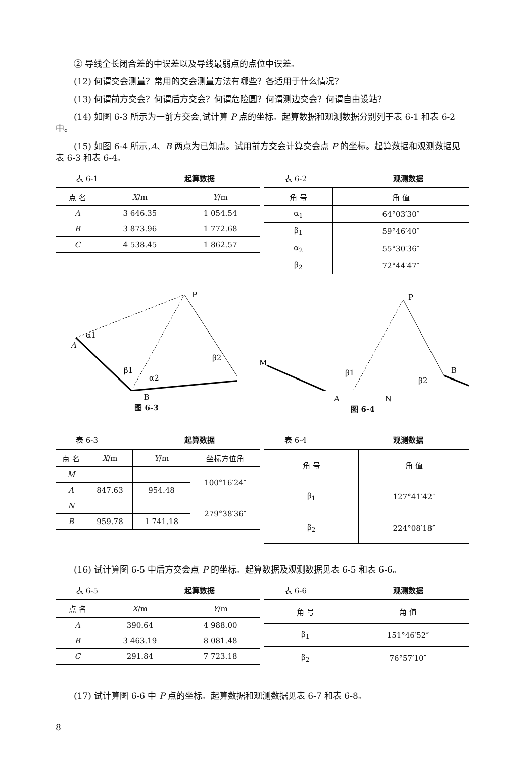② 导线全长闭合差的中误差以及导线最弱点的点位中误差。
(12) 何谓交会测量？常用的交会测量方法有哪些？各适用于什么情况？
(13) 何谓前方交会？何谓后方交会？何谓危险圆？何谓测边交会？何谓自由设站？
(14) 如图 6-3 所示为一前方交会,试计算 P 点的坐标。起算数据和观测数据分别列于表 6-1 和表 6-2 中。
(15) 如图 6-4 所示,A、B 两点为已知点。试用前方交会计算交会点 P 的坐标。起算数据和观测数据见表 6-3 和表 6-4。
表 6-1 起算数据
| 点 名 | X /m | Y /m |
| --- | --- | --- |
| A | 3 646.35 | 1 054.54 |
| B | 3 873.96 | 1 772.68 |
| C | 4 538.45 | 1 862.57 |
表 6-2 观测数据
| 角 号 | 角 值 |
| --- | --- |
| α<sub>1</sub> | 64°03′30″ |
| β<sub>1</sub> | 59°46′40″ |
| α<sub>2</sub> | 55°30′36″ |
| β<sub>2</sub> | 72°44′47″ |
P
A
α1
β1
α2
β2
B
图 6-3
M
P
β1
β2
B
A　　　　　　N
图 6-4
表 6-3 起算数据
| 点 名 | X /m | Y /m | 坐标方位角 |
| --- | --- | --- | --- |
| M | | | 100°16′24″ |
| A | 847.63 | 954.48 | |
| N | | | 279°38′36″ |
| B | 959.78 | 1 741.18 | |
表 6-4 观测数据
| 角 号 | 角 值 |
| --- | --- |
| β<sub>1</sub> | 127°41′42″ |
| β<sub>2</sub> | 224°08′18″ |
(16) 试计算图 6-5 中后方交会点 P 的坐标。起算数据及观测数据见表 6-5 和表 6-6。
表 6-5 起算数据
| 点 名 | X /m | Y /m |
| --- | --- | --- |
| A | 390.64 | 4 988.00 |
| B | 3 463.19 | 8 081.48 |
| C | 291.84 | 7 723.18 |
表 6-6 观测数据
| 角 号 | 角 值 |
| --- | --- |
| β<sub>1</sub> | 151°46′52″ |
| β<sub>2</sub> | 76°57′10″ |
(17) 试计算图 6-6 中 P 点的坐标。起算数据和观测数据见表 6-7 和表 6-8。
8